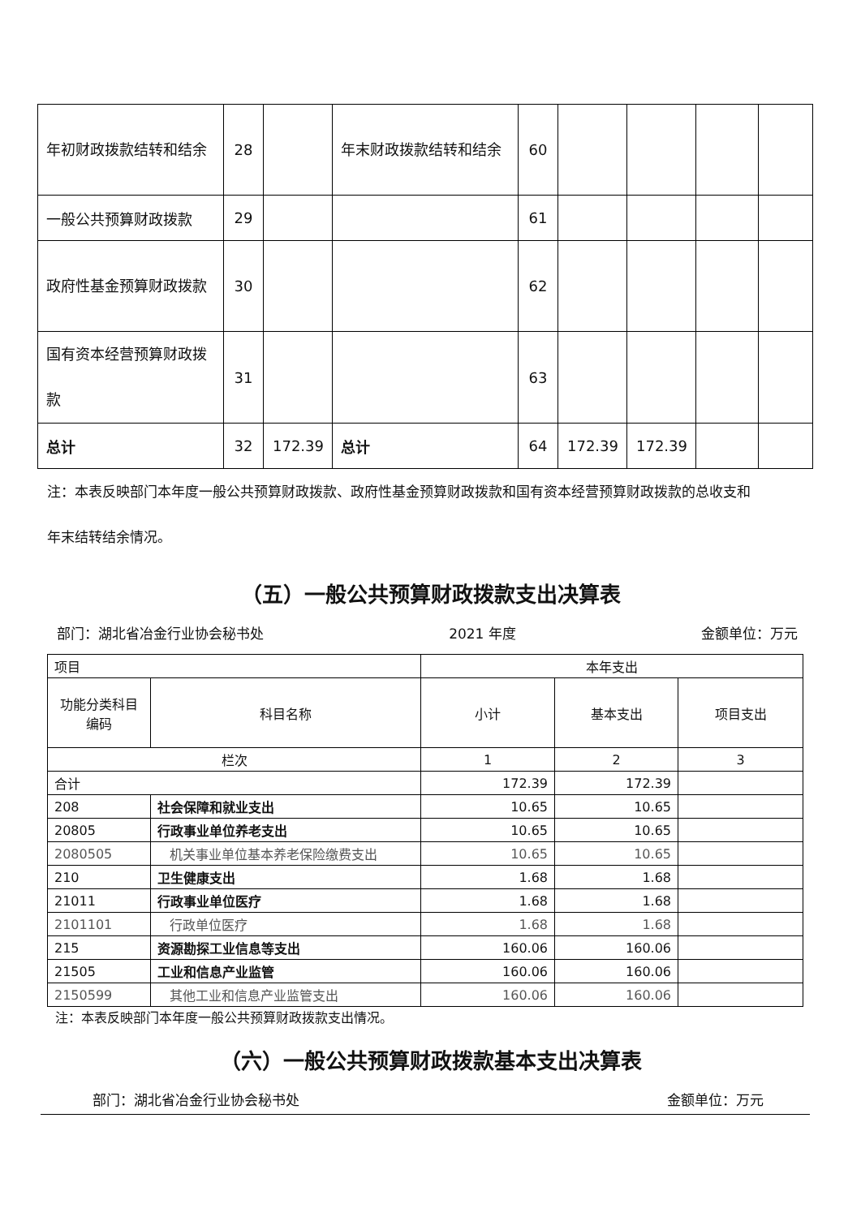| 年初财政拨款结转和结余 | 28 | | 年末财政拨款结转和结余 | 60 | | | | |
| 一般公共预算财政拨款 | 29 | | | 61 | | | | |
| 政府性基金预算财政拨款 | 30 | | | 62 | | | | |
| 国有资本经营预算财政拨款 | 31 | | | 63 | | | | |
| 总计 | 32 | 172.39 | 总计 | 64 | 172.39 | 172.39 | | |
注：本表反映部门本年度一般公共预算财政拨款、政府性基金预算财政拨款和国有资本经营预算财政拨款的总收支和年末结转结余情况。
（五）一般公共预算财政拨款支出决算表
部门：湖北省冶金行业协会秘书处 2021 年度 金额单位：万元
| 项目 | | 本年支出 | | |
| 功能分类科目编码 | 科目名称 | 小计 | 基本支出 | 项目支出 |
| 栏次 | | 1 | 2 | 3 |
| 合计 | | 172.39 | 172.39 | |
| 208 | 社会保障和就业支出 | 10.65 | 10.65 | |
| 20805 | 行政事业单位养老支出 | 10.65 | 10.65 | |
| 2080505 | 机关事业单位基本养老保险缴费支出 | 10.65 | 10.65 | |
| 210 | 卫生健康支出 | 1.68 | 1.68 | |
| 21011 | 行政事业单位医疗 | 1.68 | 1.68 | |
| 2101101 | 行政单位医疗 | 1.68 | 1.68 | |
| 215 | 资源勘探工业信息等支出 | 160.06 | 160.06 | |
| 21505 | 工业和信息产业监管 | 160.06 | 160.06 | |
| 2150599 | 其他工业和信息产业监管支出 | 160.06 | 160.06 | |
注：本表反映部门本年度一般公共预算财政拨款支出情况。
（六）一般公共预算财政拨款基本支出决算表
部门：湖北省冶金行业协会秘书处 金额单位：万元